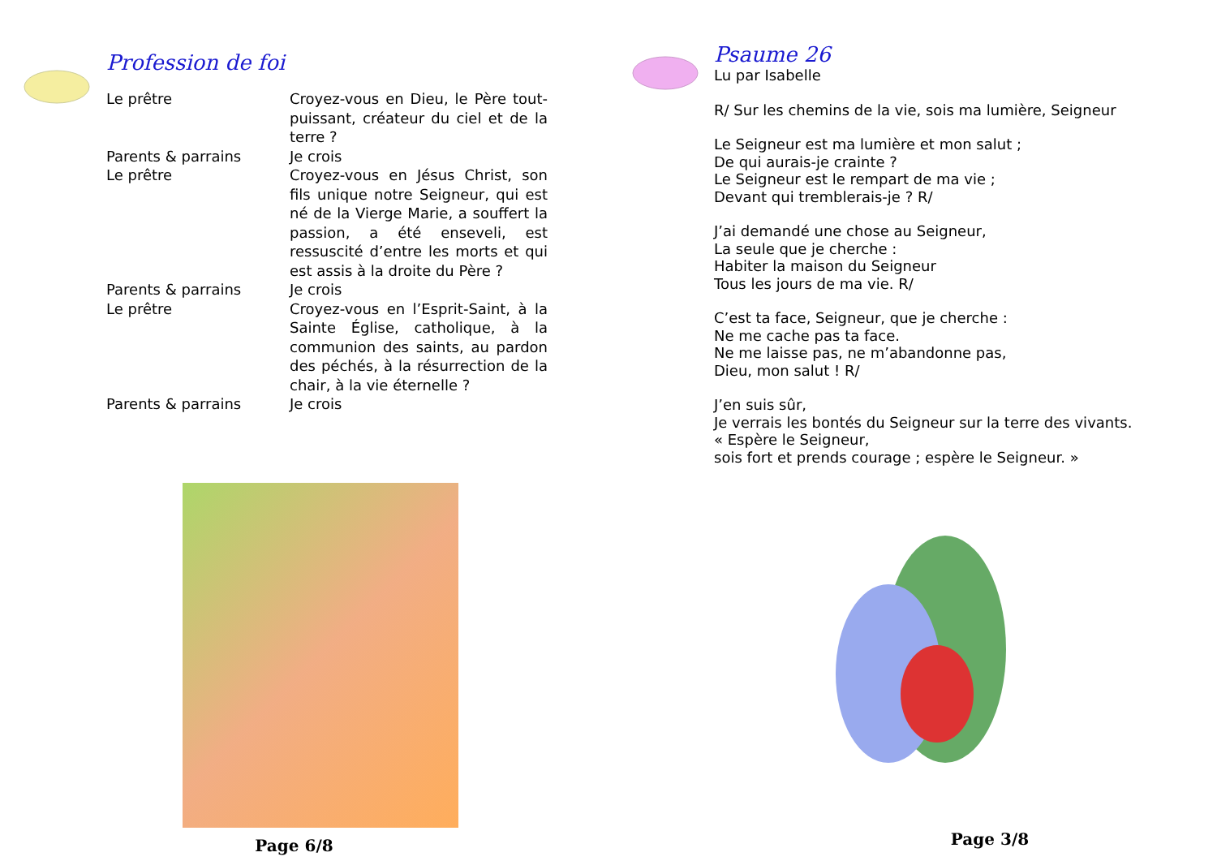Profession de foi
Le prêtre Croyez-vous en Dieu, le Père tout-puissant, créateur du ciel et de la terre ?
Parents & parrains Je crois
Le prêtre Croyez-vous en Jésus Christ, son fils unique notre Seigneur, qui est né de la Vierge Marie, a souffert la passion, a été enseveli, est ressuscité d’entre les morts et qui est assis à la droite du Père ?
Parents & parrains Je crois
Le prêtre Croyez-vous en l’Esprit-Saint, à la Sainte Église, catholique, à la communion des saints, au pardon des péchés, à la résurrection de la chair, à la vie éternelle ?
Parents & parrains Je crois
Page 6/8
Psaume 26
Lu par Isabelle
R/ Sur les chemins de la vie, sois ma lumière, Seigneur
Le Seigneur est ma lumière et mon salut ;
De qui aurais-je crainte ?
Le Seigneur est le rempart de ma vie ;
Devant qui tremblerais-je ? R/
J’ai demandé une chose au Seigneur,
La seule que je cherche :
Habiter la maison du Seigneur
Tous les jours de ma vie. R/
C’est ta face, Seigneur, que je cherche :
Ne me cache pas ta face.
Ne me laisse pas, ne m’abandonne pas,
Dieu, mon salut ! R/
J’en suis sûr,
Je verrais les bontés du Seigneur sur la terre des vivants.
« Espère le Seigneur,
sois fort et prends courage ; espère le Seigneur. »
Page 3/8